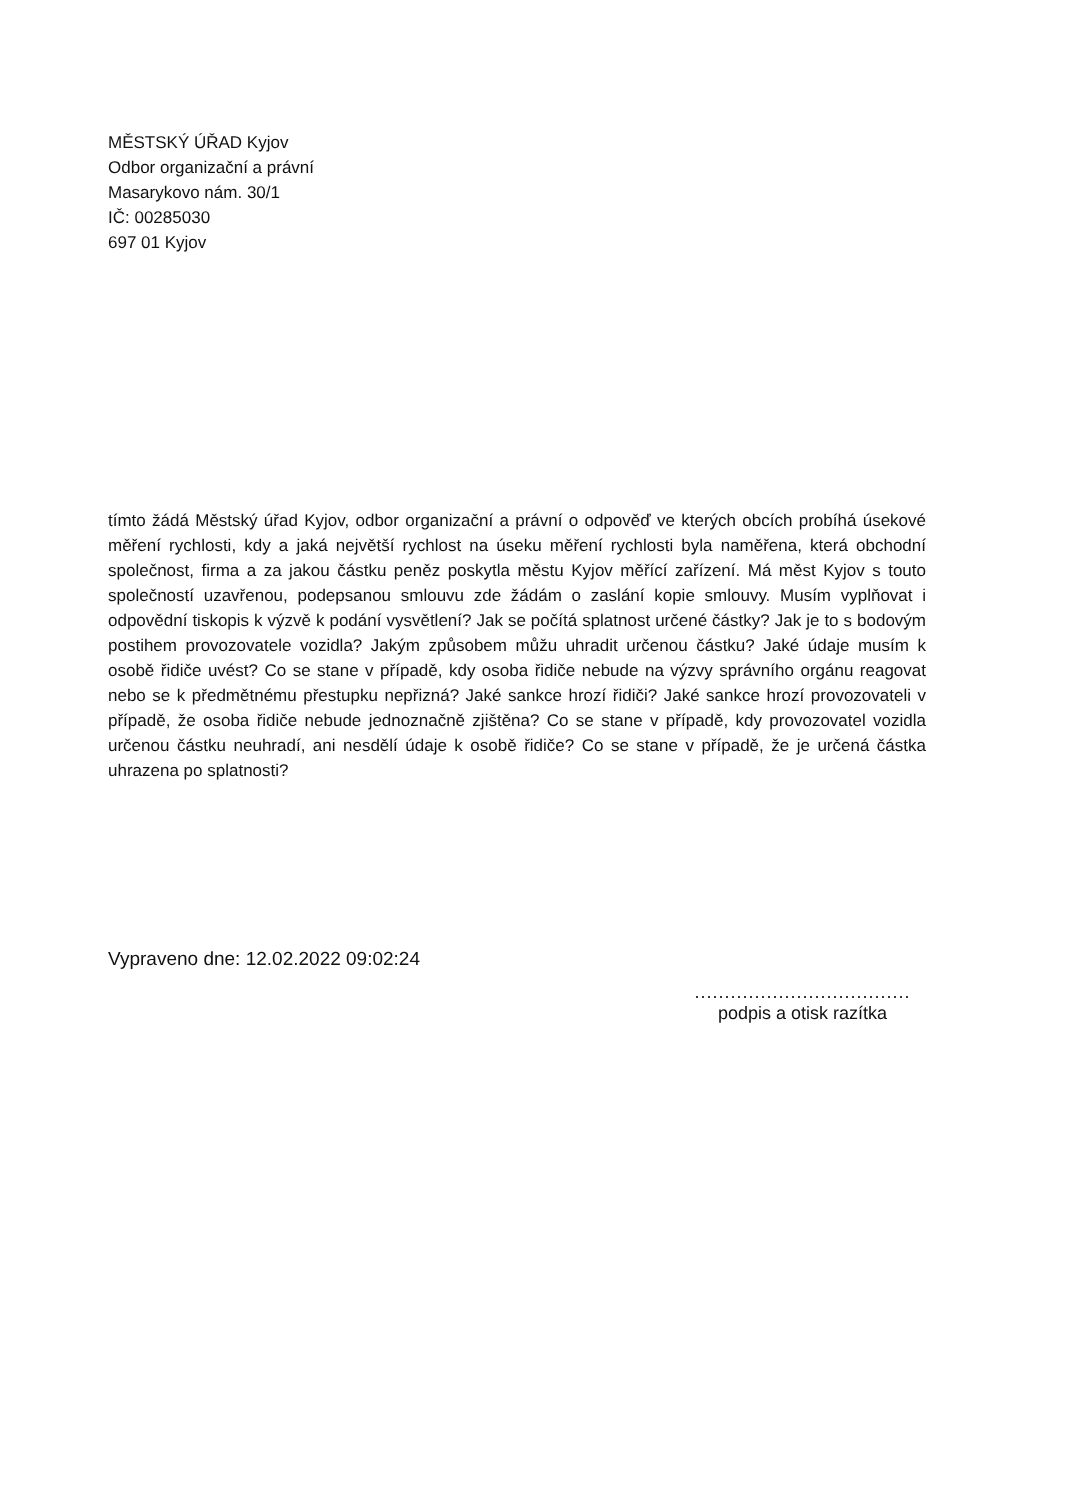MĚSTSKÝ ÚŘAD Kyjov
Odbor organizační a právní
Masarykovo nám. 30/1
IČ: 00285030
697 01 Kyjov
tímto žádá Městský úřad Kyjov, odbor organizační a právní o odpověď ve kterých obcích probíhá úsekové měření rychlosti, kdy a jaká největší rychlost na úseku měření rychlosti byla naměřena, která obchodní společnost, firma a za jakou částku peněz poskytla městu Kyjov měřící zařízení. Má měst Kyjov s touto společností uzavřenou, podepsanou smlouvu zde žádám o zaslání kopie smlouvy. Musím vyplňovat i odpovědní tiskopis k výzvě k podání vysvětlení? Jak se počítá splatnost určené částky? Jak je to s bodovým postihem provozovatele vozidla? Jakým způsobem můžu uhradit určenou částku? Jaké údaje musím k osobě řidiče uvést? Co se stane v případě, kdy osoba řidiče nebude na výzvy správního orgánu reagovat nebo se k předmětnému přestupku nepřizná? Jaké sankce hrozí řidiči? Jaké sankce hrozí provozovateli v případě, že osoba řidiče nebude jednoznačně zjištěna? Co se stane v případě, kdy provozovatel vozidla určenou částku neuhradí, ani nesdělí údaje k osobě řidiče? Co se stane v případě, že je určená částka uhrazena po splatnosti?
Vypraveno dne: 12.02.2022 09:02:24
....................................
podpis a otisk razítka